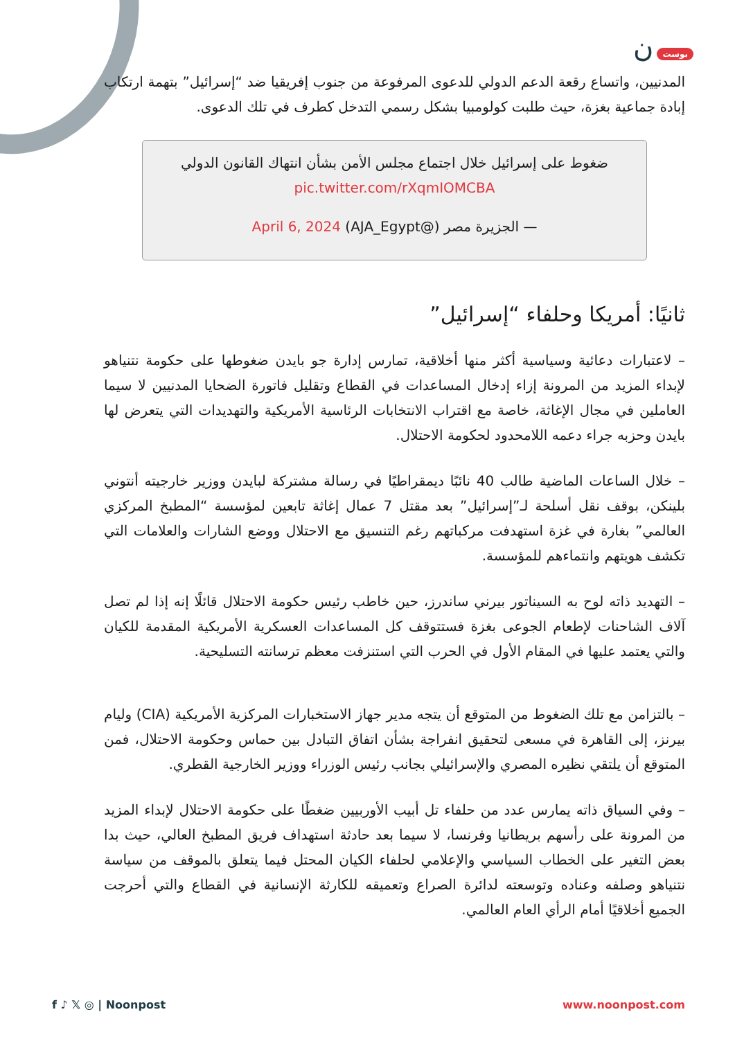بوست ن
المدنيين، واتساع رقعة الدعم الدولي للدعوى المرفوعة من جنوب إفريقيا ضد “إسرائيل” بتهمة ارتكاب إبادة جماعية بغزة، حيث طلبت كولومبيا بشكل رسمي التدخل كطرف في تلك الدعوى.
ضغوط على إسرائيل خلال اجتماع مجلس الأمن بشأن انتهاك القانون الدولي pic.twitter.com/rXqmIOMCBA
— الجزيرة مصر (@AJA_Egypt) April 6, 2024
ثانيًا: أمريكا وحلفاء “إسرائيل”
– لاعتبارات دعائية وسياسية أكثر منها أخلاقية، تمارس إدارة جو بايدن ضغوطها على حكومة نتنياهو لإبداء المزيد من المرونة إزاء إدخال المساعدات في القطاع وتقليل فاتورة الضحايا المدنيين لا سيما العاملين في مجال الإغاثة، خاصة مع اقتراب الانتخابات الرئاسية الأمريكية والتهديدات التي يتعرض لها بايدن وحزبه جراء دعمه اللامحدود لحكومة الاحتلال.
– خلال الساعات الماضية طالب 40 نائبًا ديمقراطيًا في رسالة مشتركة لبايدن ووزير خارجيته أنتوني بلينكن، بوقف نقل أسلحة لـ”إسرائيل” بعد مقتل 7 عمال إغاثة تابعين لمؤسسة “المطبخ المركزي العالمي” بغارة في غزة استهدفت مركباتهم رغم التنسيق مع الاحتلال ووضع الشارات والعلامات التي تكشف هويتهم وانتماءهم للمؤسسة.
– التهديد ذاته لوح به السيناتور بيرني ساندرز، حين خاطب رئيس حكومة الاحتلال قائلًا إنه إذا لم تصل آلاف الشاحنات لإطعام الجوعى بغزة فستتوقف كل المساعدات العسكرية الأمريكية المقدمة للكيان والتي يعتمد عليها في المقام الأول في الحرب التي استنزفت معظم ترسانته التسليحية.
– بالتزامن مع تلك الضغوط من المتوقع أن يتجه مدير جهاز الاستخبارات المركزية الأمريكية (CIA) وليام بيرنز، إلى القاهرة في مسعى لتحقيق انفراجة بشأن اتفاق التبادل بين حماس وحكومة الاحتلال، فمن المتوقع أن يلتقي نظيره المصري والإسرائيلي بجانب رئيس الوزراء ووزير الخارجية القطري.
– وفي السياق ذاته يمارس عدد من حلفاء تل أبيب الأوربيين ضغطًا على حكومة الاحتلال لإبداء المزيد من المرونة على رأسهم بريطانيا وفرنسا، لا سيما بعد حادثة استهداف فريق المطبخ العالي، حيث بدا بعض التغير على الخطاب السياسي والإعلامي لحلفاء الكيان المحتل فيما يتعلق بالموقف من سياسة نتنياهو وصلفه وعناده وتوسعته لدائرة الصراع وتعميقه للكارثة الإنسانية في القطاع والتي أحرجت الجميع أخلاقيًا أمام الرأي العام العالمي.
f ♪ 𝕏 ◎ | Noonpost www.noonpost.com